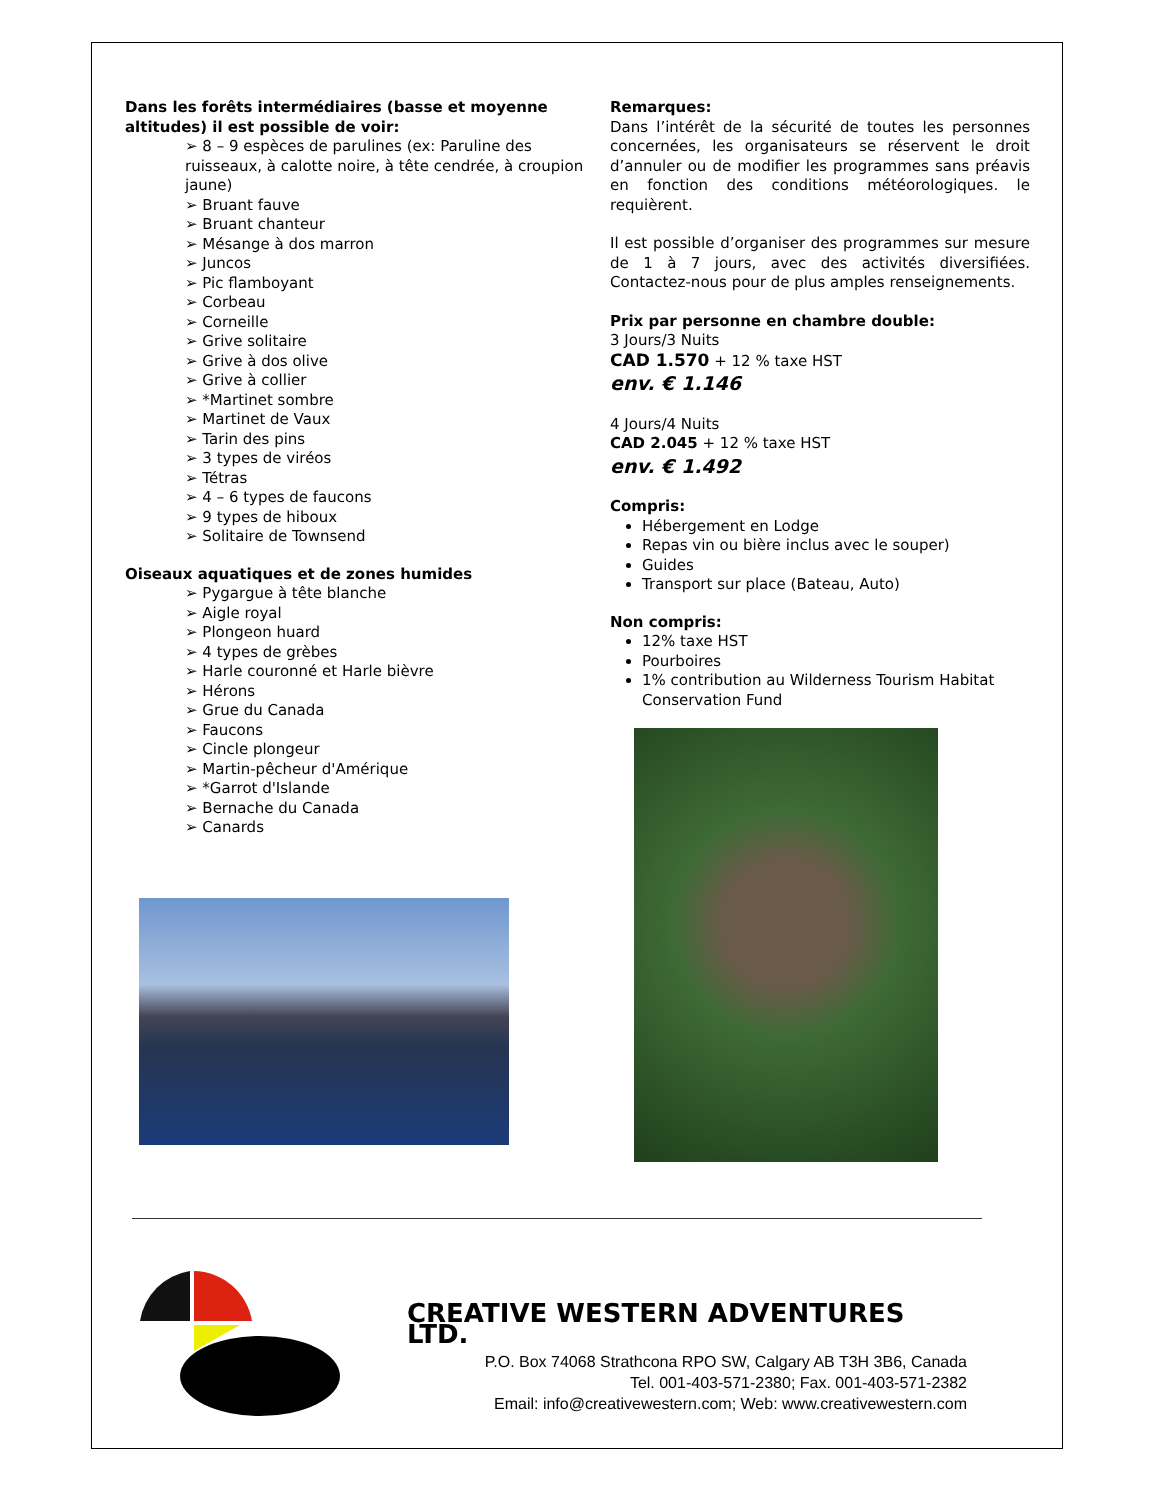Dans les forêts intermédiaires (basse et moyenne altitudes) il est possible de voir:
➢ 8 – 9 espèces de parulines (ex: Paruline des ruisseaux, à calotte noire, à tête cendrée, à croupion jaune)
➢ Bruant fauve
➢ Bruant chanteur
➢ Mésange à dos marron
➢ Juncos
➢ Pic flamboyant
➢ Corbeau
➢ Corneille
➢ Grive solitaire
➢ Grive à dos olive
➢ Grive à collier
➢ *Martinet sombre
➢ Martinet de Vaux
➢ Tarin des pins
➢ 3 types de viréos
➢ Tétras
➢ 4 – 6 types de faucons
➢ 9 types de hiboux
➢ Solitaire de Townsend
Oiseaux aquatiques et de zones humides
➢ Pygargue à tête blanche
➢ Aigle royal
➢ Plongeon huard
➢ 4 types de grèbes
➢ Harle couronné et Harle bièvre
➢ Hérons
➢ Grue du Canada
➢ Faucons
➢ Cincle plongeur
➢ Martin-pêcheur d'Amérique
➢ *Garrot d'Islande
➢ Bernache du Canada
➢ Canards
Remarques:
Dans l’intérêt de la sécurité de toutes les personnes concernées, les organisateurs se réservent le droit d’annuler ou de modifier les programmes sans préavis en fonction des conditions météorologiques. le requièrent.
Il est possible d’organiser des programmes sur mesure de 1 à 7 jours, avec des activités diversifiées. Contactez-nous pour de plus amples renseignements.
Prix par personne en chambre double:
3 Jours/3 Nuits
CAD 1.570 + 12 % taxe HST
env. € 1.146
4 Jours/4 Nuits
CAD 2.045 + 12 % taxe HST
env. € 1.492
Compris:
Hébergement en Lodge
Repas vin ou bière inclus avec le souper)
Guides
Transport sur place (Bateau, Auto)
Non compris:
12% taxe HST
Pourboires
1% contribution au Wilderness Tourism Habitat Conservation Fund
CREATIVE WESTERN ADVENTURES LTD.
P.O. Box 74068 Strathcona RPO SW, Calgary AB T3H 3B6, Canada
Tel. 001-403-571-2380; Fax. 001-403-571-2382
Email: info@creativewestern.com; Web: www.creativewestern.com